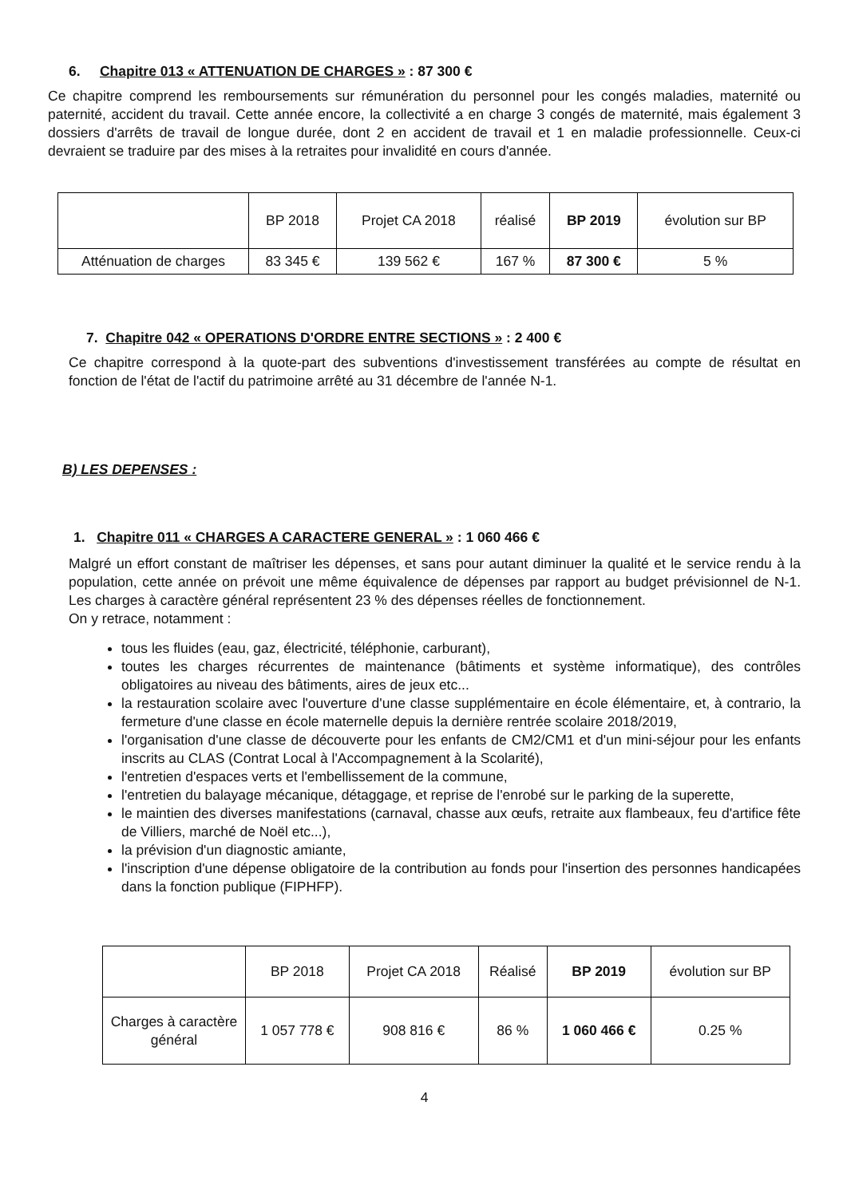6. Chapitre 013 « ATTENUATION DE CHARGES » : 87 300 €
Ce chapitre comprend les remboursements sur rémunération du personnel pour les congés maladies, maternité ou paternité, accident du travail. Cette année encore, la collectivité a en charge 3 congés de maternité, mais également 3 dossiers d'arrêts de travail de longue durée, dont 2 en accident de travail et 1 en maladie professionnelle. Ceux-ci devraient se traduire par des mises à la retraites pour invalidité en cours d'année.
| | BP 2018 | Projet CA 2018 | réalisé | BP 2019 | évolution sur BP |
| Atténuation de charges | 83 345 € | 139 562 € | 167 % | 87 300 € | 5 % |
7. Chapitre 042 « OPERATIONS D'ORDRE ENTRE SECTIONS » : 2 400 €
Ce chapitre correspond à la quote-part des subventions d'investissement transférées au compte de résultat en fonction de l'état de l'actif du patrimoine arrêté au 31 décembre de l'année N-1.
B) LES DEPENSES :
1. Chapitre 011 « CHARGES A CARACTERE GENERAL » : 1 060 466 €
Malgré un effort constant de maîtriser les dépenses, et sans pour autant diminuer la qualité et le service rendu à la population, cette année on prévoit une même équivalence de dépenses par rapport au budget prévisionnel de N-1. Les charges à caractère général représentent 23 % des dépenses réelles de fonctionnement.
On y retrace, notamment :
tous les fluides (eau, gaz, électricité, téléphonie, carburant),
toutes les charges récurrentes de maintenance (bâtiments et système informatique), des contrôles obligatoires au niveau des bâtiments, aires de jeux etc...
la restauration scolaire avec l'ouverture d'une classe supplémentaire en école élémentaire, et, à contrario, la fermeture d'une classe en école maternelle depuis la dernière rentrée scolaire 2018/2019,
l'organisation d'une classe de découverte pour les enfants de CM2/CM1 et d'un mini-séjour pour les enfants inscrits au CLAS (Contrat Local à l'Accompagnement à la Scolarité),
l'entretien d'espaces verts et l'embellissement de la commune,
l'entretien du balayage mécanique, détaggage, et reprise de l'enrobé sur le parking de la superette,
le maintien des diverses manifestations (carnaval, chasse aux œufs, retraite aux flambeaux, feu d'artifice fête de Villiers, marché de Noël etc...),
la prévision d'un diagnostic amiante,
l'inscription d'une dépense obligatoire de la contribution au fonds pour l'insertion des personnes handicapées dans la fonction publique (FIPHFP).
| | BP 2018 | Projet CA 2018 | Réalisé | BP 2019 | évolution sur BP |
| Charges à caractère général | 1 057 778 € | 908 816 € | 86 % | 1 060 466 € | 0.25 % |
4